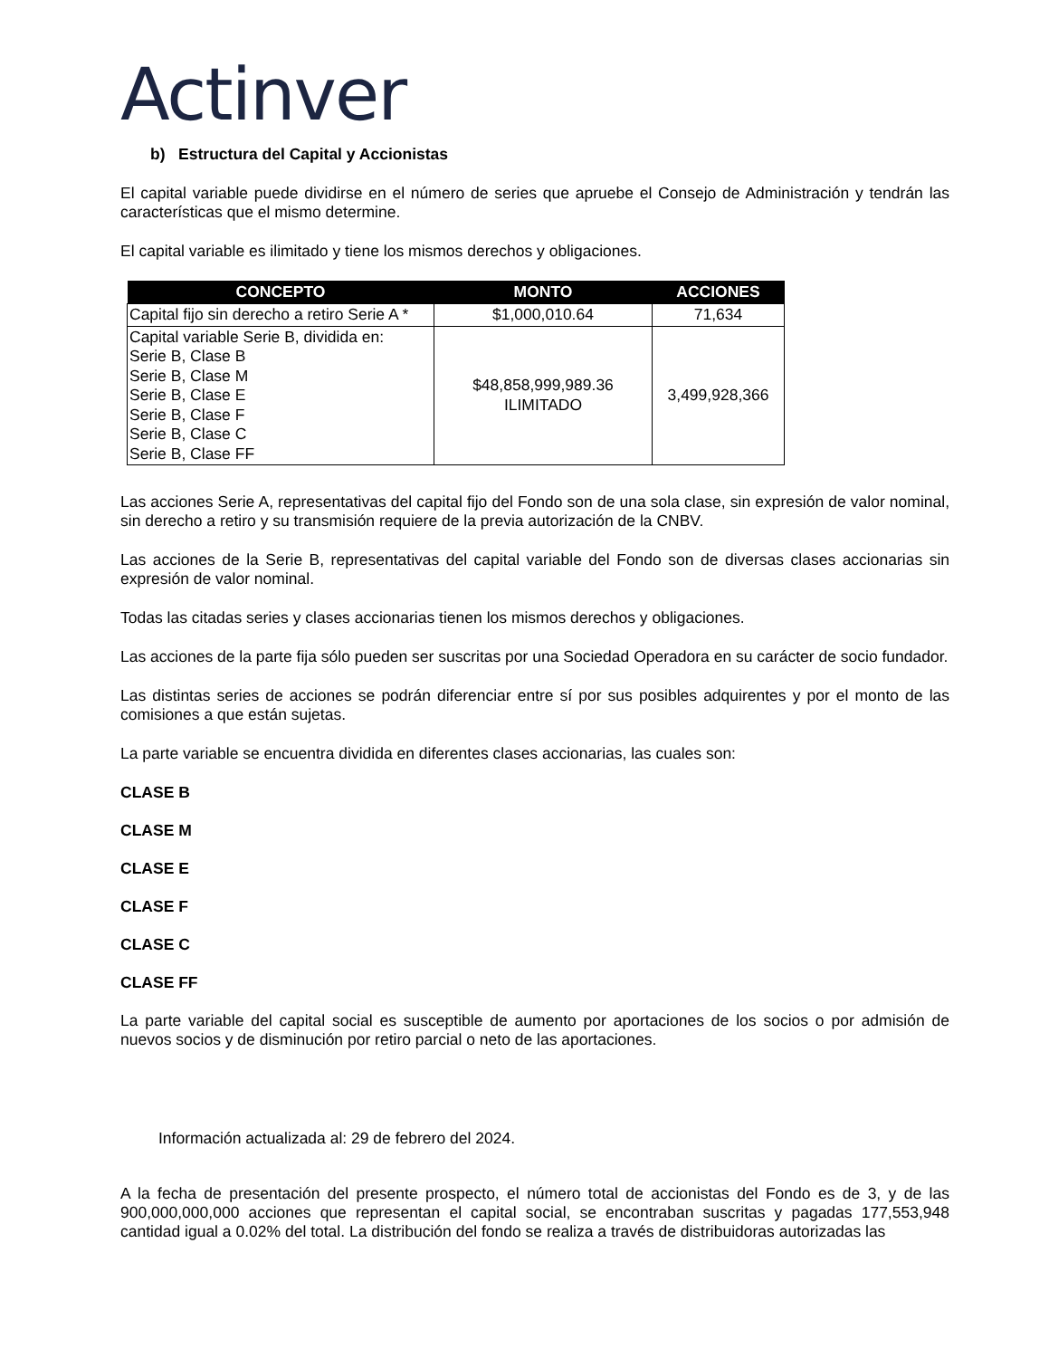Actinver
b) Estructura del Capital y Accionistas
El capital variable puede dividirse en el número de series que apruebe el Consejo de Administración y tendrán las características que el mismo determine.
El capital variable es ilimitado y tiene los mismos derechos y obligaciones.
| CONCEPTO | MONTO | ACCIONES |
| --- | --- | --- |
| Capital fijo sin derecho a retiro Serie A * | $1,000,010.64 | 71,634 |
| Capital variable Serie B, dividida en: Serie B, Clase B Serie B, Clase M Serie B, Clase E Serie B, Clase F Serie B, Clase C Serie B, Clase FF | $48,858,999,989.36 ILIMITADO | 3,499,928,366 |
Las acciones Serie A, representativas del capital fijo del Fondo son de una sola clase, sin expresión de valor nominal, sin derecho a retiro y su transmisión requiere de la previa autorización de la CNBV.
Las acciones de la Serie B, representativas del capital variable del Fondo son de diversas clases accionarias sin expresión de valor nominal.
Todas las citadas series y clases accionarias tienen los mismos derechos y obligaciones.
Las acciones de la parte fija sólo pueden ser suscritas por una Sociedad Operadora en su carácter de socio fundador.
Las distintas series de acciones se podrán diferenciar entre sí por sus posibles adquirentes y por el monto de las comisiones a que están sujetas.
La parte variable se encuentra dividida en diferentes clases accionarias, las cuales son:
CLASE B
CLASE M
CLASE E
CLASE F
CLASE C
CLASE FF
La parte variable del capital social es susceptible de aumento por aportaciones de los socios o por admisión de nuevos socios y de disminución por retiro parcial o neto de las aportaciones.
Información actualizada al: 29 de febrero del 2024.
A la fecha de presentación del presente prospecto, el número total de accionistas del Fondo es de 3, y de las 900,000,000,000 acciones que representan el capital social, se encontraban suscritas y pagadas 177,553,948 cantidad igual a 0.02% del total. La distribución del fondo se realiza a través de distribuidoras autorizadas las